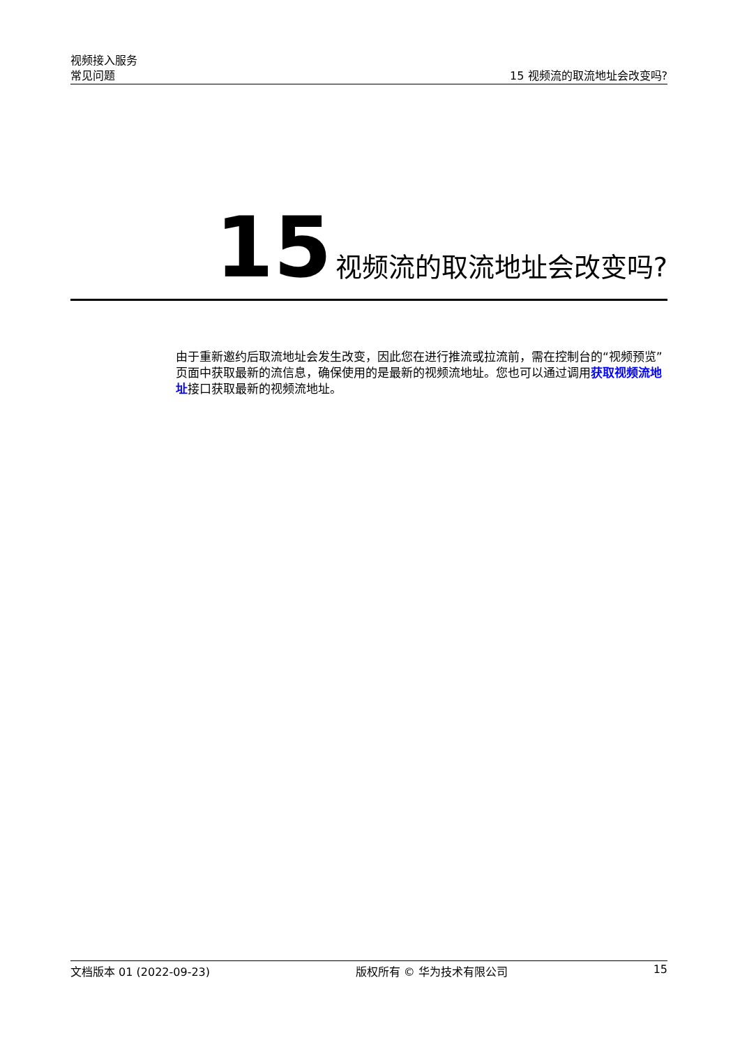视频接入服务
常见问题
15 视频流的取流地址会改变吗?
15 视频流的取流地址会改变吗?
由于重新邀约后取流地址会发生改变，因此您在进行推流或拉流前，需在控制台的“视频预览”页面中获取最新的流信息，确保使用的是最新的视频流地址。您也可以通过调用获取视频流地址接口获取最新的视频流地址。
文档版本 01 (2022-09-23) 版权所有 © 华为技术有限公司 15